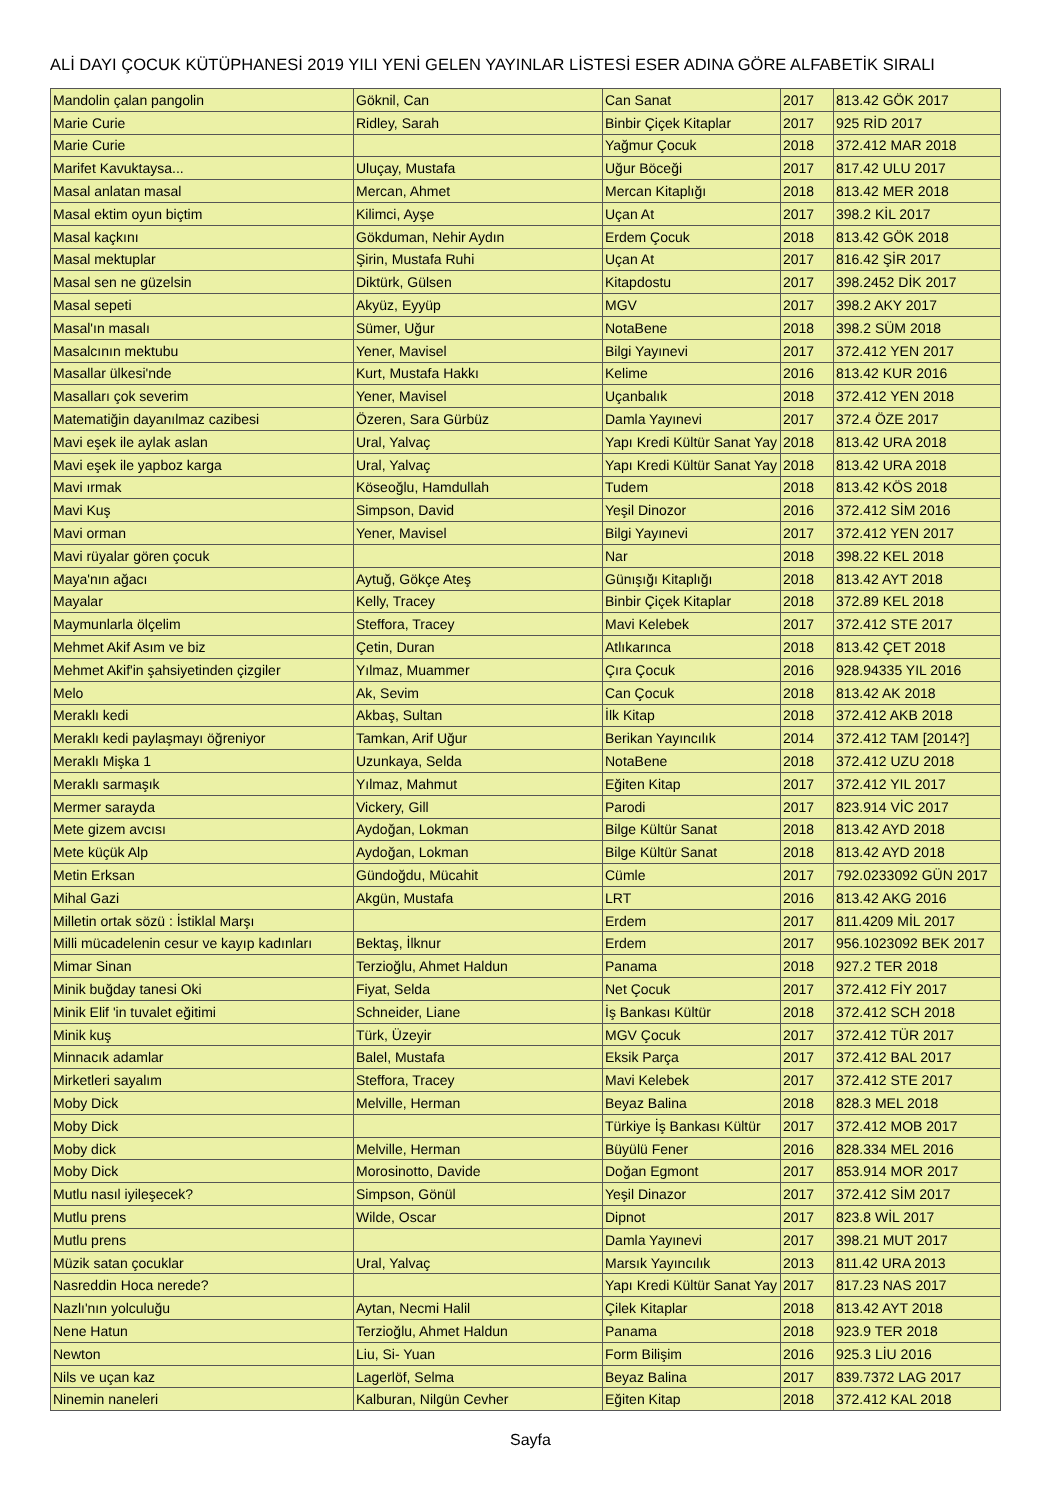ALİ DAYI ÇOCUK KÜTÜPHANESİ 2019 YILI YENİ GELEN YAYINLAR LİSTESİ ESER ADINA GÖRE ALFABETİK SIRALI
| Mandolin çalan pangolin | Göknil, Can | Can Sanat | 2017 | 813.42 GÖK 2017 |
| Marie Curie | Ridley, Sarah | Binbir Çiçek Kitaplar | 2017 | 925 RİD 2017 |
| Marie Curie | | Yağmur Çocuk | 2018 | 372.412 MAR 2018 |
| Marifet Kavuktaysa... | Uluçay, Mustafa | Uğur Böceği | 2017 | 817.42 ULU 2017 |
| Masal anlatan masal | Mercan, Ahmet | Mercan Kitaplığı | 2018 | 813.42 MER 2018 |
| Masal ektim oyun biçtim | Kilimci, Ayşe | Uçan At | 2017 | 398.2 KİL 2017 |
| Masal kaçkını | Gökduman, Nehir Aydın | Erdem Çocuk | 2018 | 813.42 GÖK 2018 |
| Masal mektuplar | Şirin, Mustafa Ruhi | Uçan At | 2017 | 816.42 ŞİR 2017 |
| Masal sen ne güzelsin | Diktürk, Gülsen | Kitapdostu | 2017 | 398.2452 DİK 2017 |
| Masal sepeti | Akyüz, Eyyüp | MGV | 2017 | 398.2 AKY 2017 |
| Masal'ın masalı | Sümer, Uğur | NotaBene | 2018 | 398.2 SÜM 2018 |
| Masalcının mektubu | Yener, Mavisel | Bilgi Yayınevi | 2017 | 372.412 YEN 2017 |
| Masallar ülkesi'nde | Kurt, Mustafa Hakkı | Kelime | 2016 | 813.42 KUR 2016 |
| Masalları çok severim | Yener, Mavisel | Uçanbalık | 2018 | 372.412 YEN 2018 |
| Matematiğin dayanılmaz cazibesi | Özeren, Sara Gürbüz | Damla Yayınevi | 2017 | 372.4 ÖZE 2017 |
| Mavi eşek ile aylak aslan | Ural, Yalvaç | Yapı Kredi Kültür Sanat Yay | 2018 | 813.42 URA 2018 |
| Mavi eşek ile yapboz karga | Ural, Yalvaç | Yapı Kredi Kültür Sanat Yay | 2018 | 813.42 URA 2018 |
| Mavi ırmak | Köseoğlu, Hamdullah | Tudem | 2018 | 813.42 KÖS 2018 |
| Mavi Kuş | Simpson, David | Yeşil Dinozor | 2016 | 372.412 SİM 2016 |
| Mavi orman | Yener, Mavisel | Bilgi Yayınevi | 2017 | 372.412 YEN 2017 |
| Mavi rüyalar gören çocuk | | Nar | 2018 | 398.22 KEL 2018 |
| Maya'nın ağacı | Aytuğ, Gökçe Ateş | Günışığı Kitaplığı | 2018 | 813.42 AYT 2018 |
| Mayalar | Kelly, Tracey | Binbir Çiçek Kitaplar | 2018 | 372.89 KEL 2018 |
| Maymunlarla ölçelim | Steffora, Tracey | Mavi Kelebek | 2017 | 372.412 STE 2017 |
| Mehmet Akif Asım ve biz | Çetin, Duran | Atlıkarınca | 2018 | 813.42 ÇET 2018 |
| Mehmet Akif'in şahsiyetinden çizgiler | Yılmaz, Muammer | Çıra Çocuk | 2016 | 928.94335 YIL 2016 |
| Melo | Ak, Sevim | Can Çocuk | 2018 | 813.42 AK 2018 |
| Meraklı kedi | Akbaş, Sultan | İlk Kitap | 2018 | 372.412 AKB 2018 |
| Meraklı kedi paylaşmayı öğreniyor | Tamkan, Arif Uğur | Berikan Yayıncılık | 2014 | 372.412 TAM [2014?] |
| Meraklı Mişka 1 | Uzunkaya, Selda | NotaBene | 2018 | 372.412 UZU 2018 |
| Meraklı sarmaşık | Yılmaz, Mahmut | Eğiten Kitap | 2017 | 372.412 YIL 2017 |
| Mermer sarayda | Vickery, Gill | Parodi | 2017 | 823.914 VİC 2017 |
| Mete gizem avcısı | Aydoğan, Lokman | Bilge Kültür Sanat | 2018 | 813.42 AYD 2018 |
| Mete küçük Alp | Aydoğan, Lokman | Bilge Kültür Sanat | 2018 | 813.42 AYD 2018 |
| Metin Erksan | Gündoğdu, Mücahit | Cümle | 2017 | 792.0233092 GÜN 2017 |
| Mihal Gazi | Akgün, Mustafa | LRT | 2016 | 813.42 AKG 2016 |
| Milletin ortak sözü : İstiklal Marşı | | Erdem | 2017 | 811.4209 MİL 2017 |
| Milli mücadelenin cesur ve kayıp kadınları | Bektaş, İlknur | Erdem | 2017 | 956.1023092 BEK 2017 |
| Mimar Sinan | Terzioğlu, Ahmet Haldun | Panama | 2018 | 927.2 TER 2018 |
| Minik buğday tanesi Oki | Fiyat, Selda | Net Çocuk | 2017 | 372.412 FİY 2017 |
| Minik Elif 'in tuvalet eğitimi | Schneider, Liane | İş Bankası Kültür | 2018 | 372.412 SCH 2018 |
| Minik kuş | Türk, Üzeyir | MGV Çocuk | 2017 | 372.412 TÜR 2017 |
| Minnacık adamlar | Balel, Mustafa | Eksik Parça | 2017 | 372.412 BAL 2017 |
| Mirketleri sayalım | Steffora, Tracey | Mavi Kelebek | 2017 | 372.412 STE 2017 |
| Moby Dick | Melville, Herman | Beyaz Balina | 2018 | 828.3 MEL 2018 |
| Moby Dick | | Türkiye İş Bankası Kültür | 2017 | 372.412 MOB 2017 |
| Moby dick | Melville, Herman | Büyülü Fener | 2016 | 828.334 MEL 2016 |
| Moby Dick | Morosinotto, Davide | Doğan Egmont | 2017 | 853.914 MOR 2017 |
| Mutlu nasıl iyileşecek? | Simpson, Gönül | Yeşil Dinazor | 2017 | 372.412 SİM 2017 |
| Mutlu prens | Wilde, Oscar | Dipnot | 2017 | 823.8 WİL 2017 |
| Mutlu prens | | Damla Yayınevi | 2017 | 398.21 MUT 2017 |
| Müzik satan çocuklar | Ural, Yalvaç | Marsık Yayıncılık | 2013 | 811.42 URA 2013 |
| Nasreddin Hoca nerede? | | Yapı Kredi Kültür Sanat Yay | 2017 | 817.23 NAS 2017 |
| Nazlı'nın yolculuğu | Aytan, Necmi Halil | Çilek Kitaplar | 2018 | 813.42 AYT 2018 |
| Nene Hatun | Terzioğlu, Ahmet Haldun | Panama | 2018 | 923.9 TER 2018 |
| Newton | Liu, Si- Yuan | Form Bilişim | 2016 | 925.3 LİU 2016 |
| Nils ve uçan kaz | Lagerlöf, Selma | Beyaz Balina | 2017 | 839.7372 LAG 2017 |
| Ninemin naneleri | Kalburan, Nilgün Cevher | Eğiten Kitap | 2018 | 372.412 KAL 2018 |
Sayfa